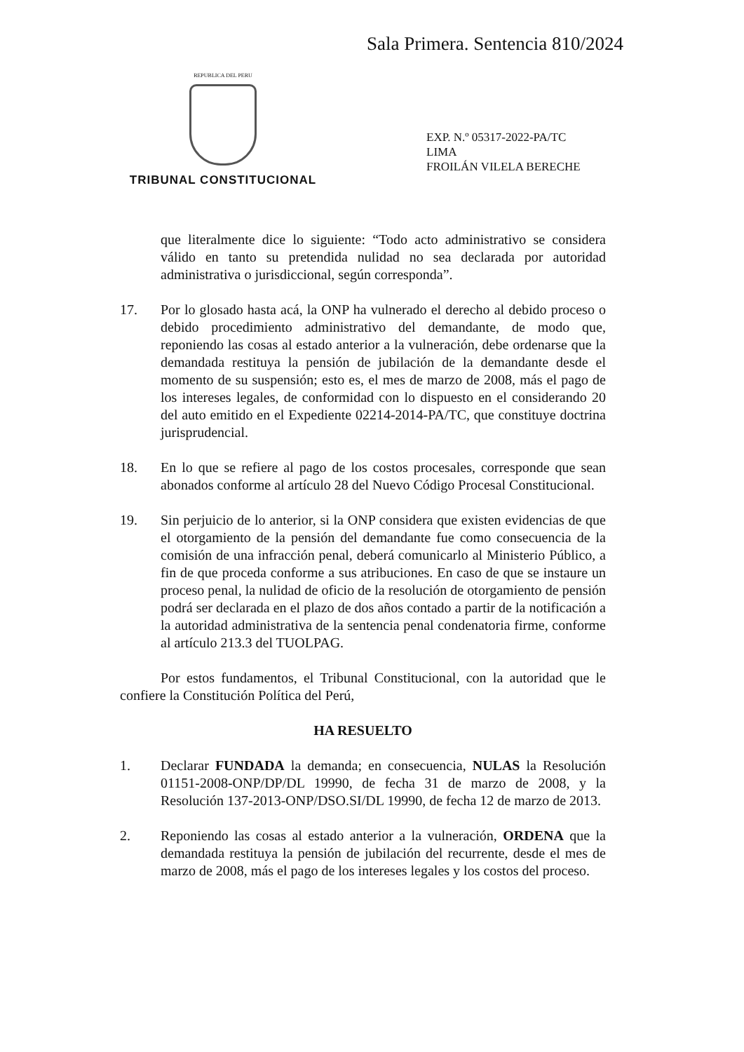Sala Primera. Sentencia 810/2024
REPUBLICA DEL PERU
TRIBUNAL CONSTITUCIONAL
EXP. N.º 05317-2022-PA/TC
LIMA
FROILÁN VILELA BERECHE
que literalmente dice lo siguiente: “Todo acto administrativo se considera válido en tanto su pretendida nulidad no sea declarada por autoridad administrativa o jurisdiccional, según corresponda”.
17. Por lo glosado hasta acá, la ONP ha vulnerado el derecho al debido proceso o debido procedimiento administrativo del demandante, de modo que, reponiendo las cosas al estado anterior a la vulneración, debe ordenarse que la demandada restituya la pensión de jubilación de la demandante desde el momento de su suspensión; esto es, el mes de marzo de 2008, más el pago de los intereses legales, de conformidad con lo dispuesto en el considerando 20 del auto emitido en el Expediente 02214-2014-PA/TC, que constituye doctrina jurisprudencial.
18. En lo que se refiere al pago de los costos procesales, corresponde que sean abonados conforme al artículo 28 del Nuevo Código Procesal Constitucional.
19. Sin perjuicio de lo anterior, si la ONP considera que existen evidencias de que el otorgamiento de la pensión del demandante fue como consecuencia de la comisión de una infracción penal, deberá comunicarlo al Ministerio Público, a fin de que proceda conforme a sus atribuciones. En caso de que se instaure un proceso penal, la nulidad de oficio de la resolución de otorgamiento de pensión podrá ser declarada en el plazo de dos años contado a partir de la notificación a la autoridad administrativa de la sentencia penal condenatoria firme, conforme al artículo 213.3 del TUOLPAG.
Por estos fundamentos, el Tribunal Constitucional, con la autoridad que le confiere la Constitución Política del Perú,
HA RESUELTO
1. Declarar FUNDADA la demanda; en consecuencia, NULAS la Resolución 01151-2008-ONP/DP/DL 19990, de fecha 31 de marzo de 2008, y la Resolución 137-2013-ONP/DSO.SI/DL 19990, de fecha 12 de marzo de 2013.
2. Reponiendo las cosas al estado anterior a la vulneración, ORDENA que la demandada restituya la pensión de jubilación del recurrente, desde el mes de marzo de 2008, más el pago de los intereses legales y los costos del proceso.